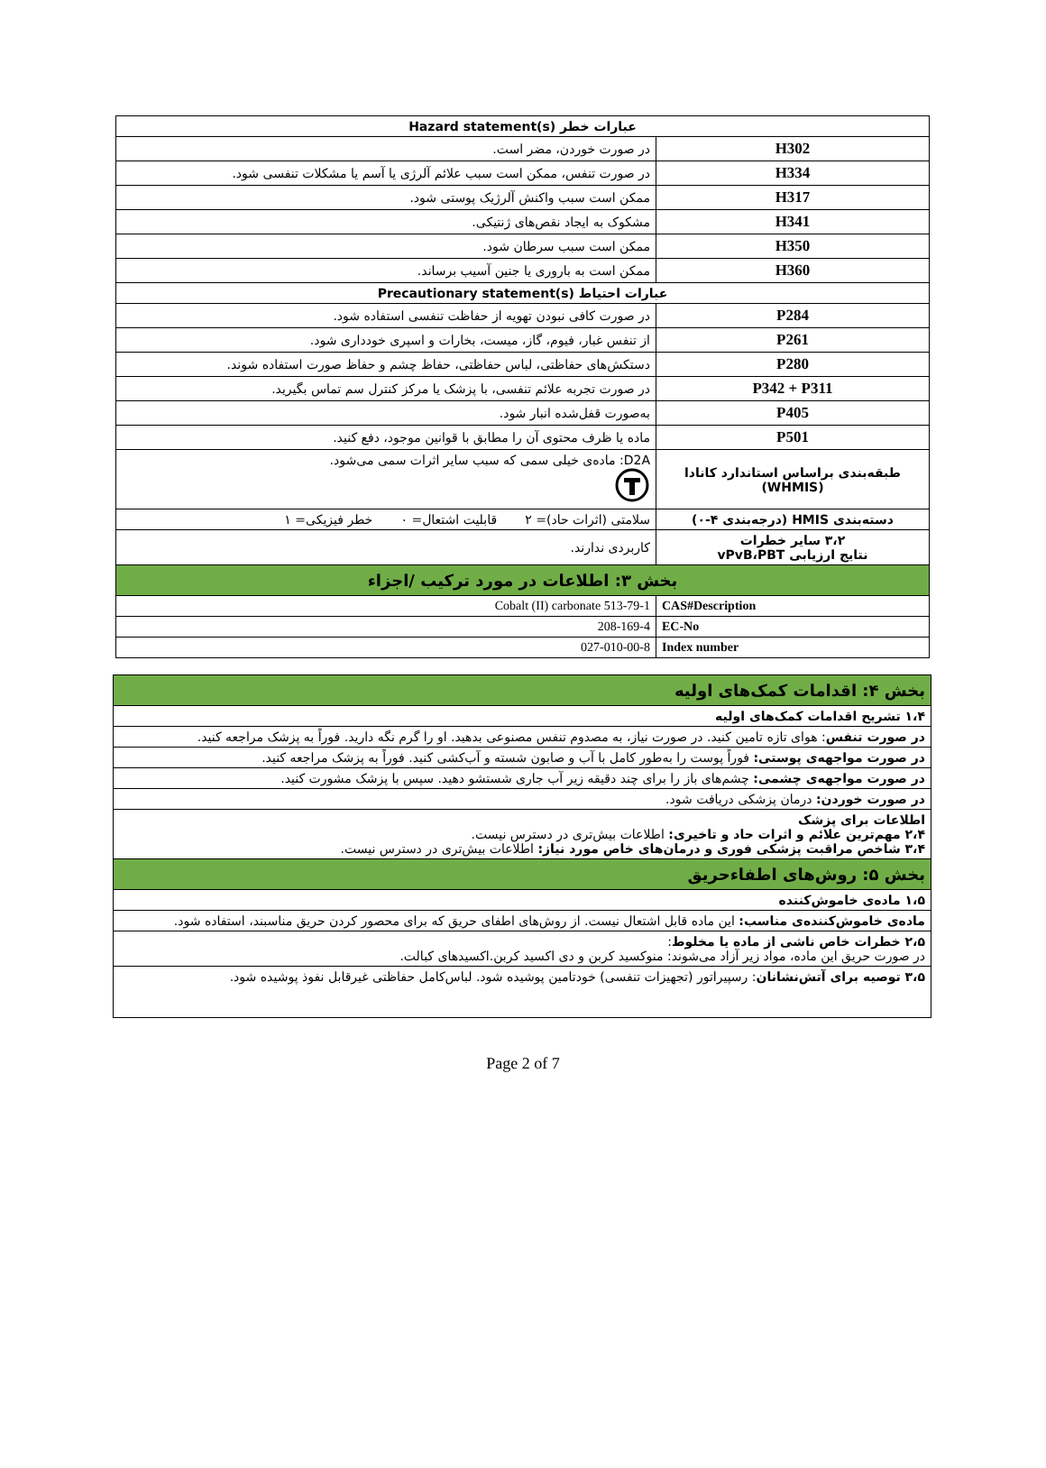| عبارات خطر Hazard statement(s) | |
| H302 | در صورت خوردن، مضر است. |
| H334 | در صورت تنفس، ممکن است سبب علائم آلرژی یا آسم یا مشکلات تنفسی شود. |
| H317 | ممکن است سبب واکنش آلرژیک پوستی شود. |
| H341 | مشکوک به ایجاد نقص‌های ژنتیکی. |
| H350 | ممکن است سبب سرطان شود. |
| H360 | ممکن است به باروری یا جنین آسیب برساند. |
| عبارات احتیاط Precautionary statement(s) | |
| P284 | در صورت کافی نبودن تهویه از حفاظت تنفسی استفاده شود. |
| P261 | از تنفس غبار، فیوم، گاز، میست، بخارات و اسپری خودداری شود. |
| P280 | دستکش‌های حفاظتی، لباس حفاظتی، حفاظ چشم و حفاظ صورت استفاده شوند. |
| P342 + P311 | در صورت تجربه علائم تنفسی، با پزشک یا مرکز کنترل سم تماس بگیرید. |
| P405 | به‌صورت قفل‌شده انبار شود. |
| P501 | ماده یا ظرف محتوی آن را مطابق با قوانین موجود، دفع کنید. |
| طبقه‌بندی براساس استاندارد کانادا (WHMIS) | D2A: ماده‌ی خیلی سمی که سبب سایر اثرات سمی می‌شود. |
| دسته‌بندی HMIS (درجه‌بندی ۴-۰) | سلامتی (اثرات حاد)= ۲ قابلیت اشتعال= ۰ خطر فیزیکی= ۱ |
| ۳،۲ سایر خطرات نتایج ارزیابی vPvB،PBT | کاربردی ندارند. |
| بخش ۳: اطلاعات در مورد ترکیب /اجزاء | |
| CAS#Description | 513-79-1 Cobalt (II) carbonate |
| EC-No | 208-169-4 |
| Index number | 027-010-00-8 |
| بخش ۴: اقدامات کمک‌های اولیه |
| ۱،۴ تشریح اقدامات کمک‌های اولیه |
| در صورت تنفس : هوای تازه تامین کنید. در صورت نیاز، به مصدوم تنفس مصنوعی بدهید. او را گرم نگه دارید. فوراً به پزشک مراجعه کنید. |
| در صورت مواجهه‌ی پوستی: فوراً پوست را به‌طور کامل با آب و صابون شسته و آب‌کشی کنید. فوراً به پزشک مراجعه کنید. |
| در صورت مواجهه‌ی چشمی: چشم‌های باز را برای چند دقیقه زیر آب جاری شستشو دهید. سپس با پزشک مشورت کنید. |
| در صورت خوردن: درمان پزشکی دریافت شود. |
| اطلاعات برای پزشک ۲،۴ مهم‌ترین علائم و اثرات حاد و تاخیری: اطلاعات بیش‌تری در دسترس نیست. ۳،۴ شاخص مراقبت پزشکی فوری و درمان‌های خاص مورد نیاز: اطلاعات بیش‌تری در دسترس نیست. |
| بخش ۵: روش‌های اطفاءحریق |
| ۱،۵ ماده‌ی خاموش‌کننده |
| ماده‌ی خاموش‌کننده‌ی مناسب: این ماده قابل اشتعال نیست. از روش‌های اطفای حریق که برای محصور کردن حریق مناسبند، استفاده شود. |
| ۲،۵ خطرات خاص ناشی از ماده یا مخلوط : در صورت حریق این ماده، مواد زیر آزاد می‌شوند: منوکسید کربن و دی اکسید کربن.اکسیدهای کبالت. |
| ۳،۵ توصیه برای آتش‌نشانان : رسپیراتور (تجهیزات تنفسی) خودتامین پوشیده شود. لباس‌کامل حفاظتی غیرقابل نفوذ پوشیده شود. |
Page 2 of 7